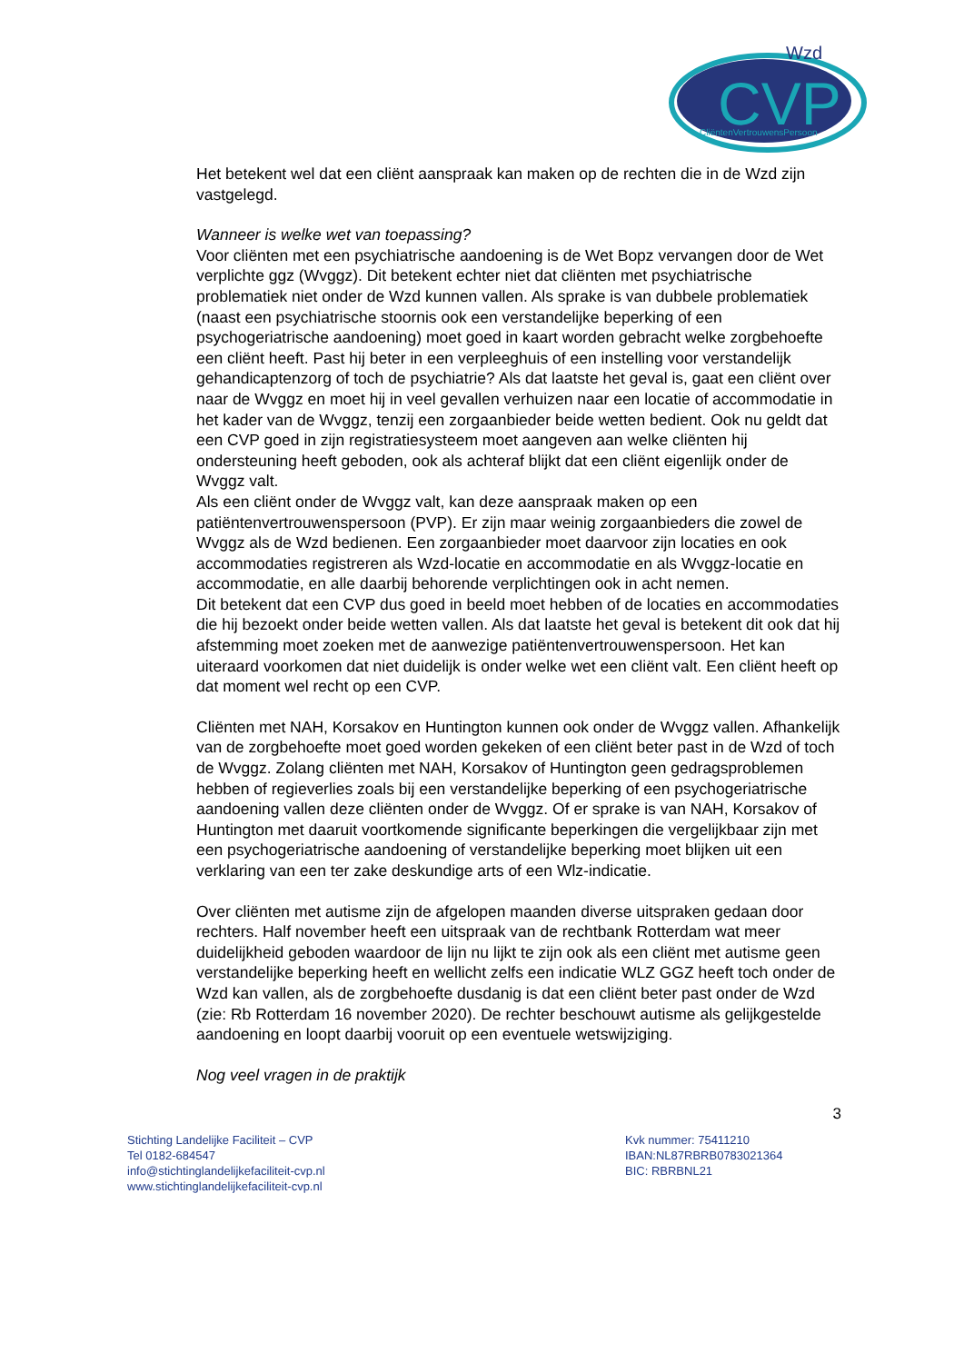CVP
Wzd
CliëntenVertrouwensPersoon
Het betekent wel dat een cliënt aanspraak kan maken op de rechten die in de Wzd zijn vastgelegd.
Wanneer is welke wet van toepassing?
Voor cliënten met een psychiatrische aandoening is de Wet Bopz vervangen door de Wet verplichte ggz (Wvggz). Dit betekent echter niet dat cliënten met psychiatrische problematiek niet onder de Wzd kunnen vallen. Als sprake is van dubbele problematiek (naast een psychiatrische stoornis ook een verstandelijke beperking of een psychogeriatrische aandoening) moet goed in kaart worden gebracht welke zorgbehoefte een cliënt heeft. Past hij beter in een verpleeghuis of een instelling voor verstandelijk gehandicaptenzorg of toch de psychiatrie? Als dat laatste het geval is, gaat een cliënt over naar de Wvggz en moet hij in veel gevallen verhuizen naar een locatie of accommodatie in het kader van de Wvggz, tenzij een zorgaanbieder beide wetten bedient. Ook nu geldt dat een CVP goed in zijn registratiesysteem moet aangeven aan welke cliënten hij ondersteuning heeft geboden, ook als achteraf blijkt dat een cliënt eigenlijk onder de Wvggz valt.
Als een cliënt onder de Wvggz valt, kan deze aanspraak maken op een patiëntenvertrouwenspersoon (PVP). Er zijn maar weinig zorgaanbieders die zowel de Wvggz als de Wzd bedienen. Een zorgaanbieder moet daarvoor zijn locaties en ook accommodaties registreren als Wzd-locatie en accommodatie en als Wvggz-locatie en accommodatie, en alle daarbij behorende verplichtingen ook in acht nemen.
Dit betekent dat een CVP dus goed in beeld moet hebben of de locaties en accommodaties die hij bezoekt onder beide wetten vallen. Als dat laatste het geval is betekent dit ook dat hij afstemming moet zoeken met de aanwezige patiëntenvertrouwenspersoon. Het kan uiteraard voorkomen dat niet duidelijk is onder welke wet een cliënt valt. Een cliënt heeft op dat moment wel recht op een CVP.
Cliënten met NAH, Korsakov en Huntington kunnen ook onder de Wvggz vallen. Afhankelijk van de zorgbehoefte moet goed worden gekeken of een cliënt beter past in de Wzd of toch de Wvggz. Zolang cliënten met NAH, Korsakov of Huntington geen gedragsproblemen hebben of regieverlies zoals bij een verstandelijke beperking of een psychogeriatrische aandoening vallen deze cliënten onder de Wvggz. Of er sprake is van NAH, Korsakov of Huntington met daaruit voortkomende significante beperkingen die vergelijkbaar zijn met een psychogeriatrische aandoening of verstandelijke beperking moet blijken uit een verklaring van een ter zake deskundige arts of een Wlz-indicatie.
Over cliënten met autisme zijn de afgelopen maanden diverse uitspraken gedaan door rechters. Half november heeft een uitspraak van de rechtbank Rotterdam wat meer duidelijkheid geboden waardoor de lijn nu lijkt te zijn ook als een cliënt met autisme geen verstandelijke beperking heeft en wellicht zelfs een indicatie WLZ GGZ heeft toch onder de Wzd kan vallen, als de zorgbehoefte dusdanig is dat een cliënt beter past onder de Wzd (zie: Rb Rotterdam 16 november 2020). De rechter beschouwt autisme als gelijkgestelde aandoening en loopt daarbij vooruit op een eventuele wetswijziging.
Nog veel vragen in de praktijk
3
Stichting Landelijke Faciliteit – CVP
Tel 0182-684547
info@stichtinglandelijkefaciliteit-cvp.nl
www.stichtinglandelijkefaciliteit-cvp.nl
Kvk nummer: 75411210
IBAN:NL87RBRB0783021364
BIC: RBRBNL21